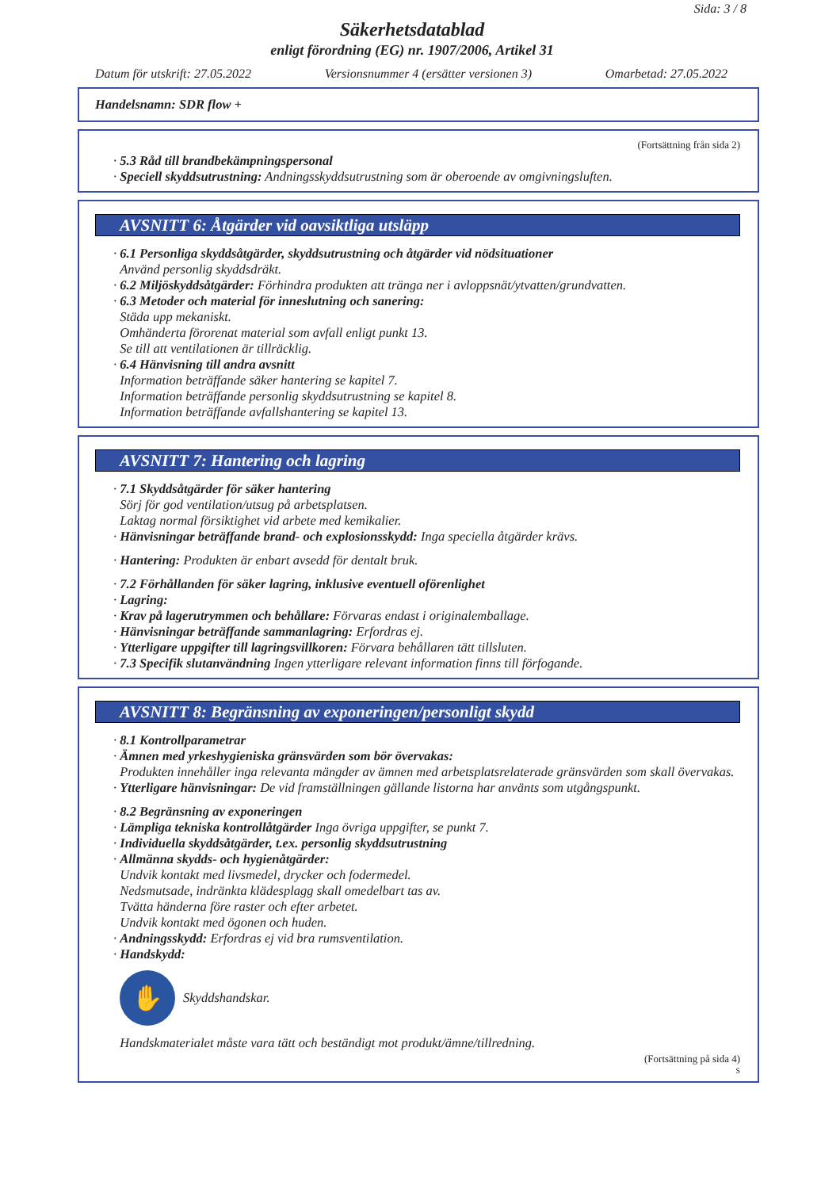Sida: 3 / 8
Säkerhetsdatablad
enligt förordning (EG) nr. 1907/2006, Artikel 31
Datum för utskrift: 27.05.2022 Versionsnummer 4 (ersätter versionen 3) Omarbetad: 27.05.2022
Handelsnamn: SDR flow +
(Fortsättning från sida 2)
· 5.3 Råd till brandbekämpningspersonal
· Speciell skyddsutrustning: Andningsskyddsutrustning som är oberoende av omgivningsluften.
AVSNITT 6: Åtgärder vid oavsiktliga utsläpp
· 6.1 Personliga skyddsåtgärder, skyddsutrustning och åtgärder vid nödsituationer
Använd personlig skyddsdräkt.
· 6.2 Miljöskyddsåtgärder: Förhindra produkten att tränga ner i avloppsnät/ytvatten/grundvatten.
· 6.3 Metoder och material för inneslutning och sanering:
Städa upp mekaniskt.
Omhänderta förorenat material som avfall enligt punkt 13.
Se till att ventilationen är tillräcklig.
· 6.4 Hänvisning till andra avsnitt
Information beträffande säker hantering se kapitel 7.
Information beträffande personlig skyddsutrustning se kapitel 8.
Information beträffande avfallshantering se kapitel 13.
AVSNITT 7: Hantering och lagring
· 7.1 Skyddsåtgärder för säker hantering
Sörj för god ventilation/utsug på arbetsplatsen.
Laktag normal försiktighet vid arbete med kemikalier.
· Hänvisningar beträffande brand- och explosionsskydd: Inga speciella åtgärder krävs.
· Hantering: Produkten är enbart avsedd för dentalt bruk.
· 7.2 Förhållanden för säker lagring, inklusive eventuell oförenlighet
· Lagring:
· Krav på lagerutrymmen och behållare: Förvaras endast i originalemballage.
· Hänvisningar beträffande sammanlagring: Erfordras ej.
· Ytterligare uppgifter till lagringsvillkoren: Förvara behållaren tätt tillsluten.
· 7.3 Specifik slutanvändning Ingen ytterligare relevant information finns till förfogande.
AVSNITT 8: Begränsning av exponeringen/personligt skydd
· 8.1 Kontrollparametrar
· Ämnen med yrkeshygieniska gränsvärden som bör övervakas:
Produkten innehåller inga relevanta mängder av ämnen med arbetsplatsrelaterade gränsvärden som skall övervakas.
· Ytterligare hänvisningar: De vid framställningen gällande listorna har använts som utgångspunkt.
· 8.2 Begränsning av exponeringen
· Lämpliga tekniska kontrollåtgärder Inga övriga uppgifter, se punkt 7.
· Individuella skyddsåtgärder, t.ex. personlig skyddsutrustning
· Allmänna skydds- och hygienåtgärder:
Undvik kontakt med livsmedel, drycker och fodermedel.
Nedsmutsade, indränkta klädesplagg skall omedelbart tas av.
Tvätta händerna före raster och efter arbetet.
Undvik kontakt med ögonen och huden.
· Andningsskydd: Erfordras ej vid bra rumsventilation.
· Handskydd:
✋
Skyddshandskar.
Handskmaterialet måste vara tätt och beständigt mot produkt/ämne/tillredning.
(Fortsättning på sida 4)
S